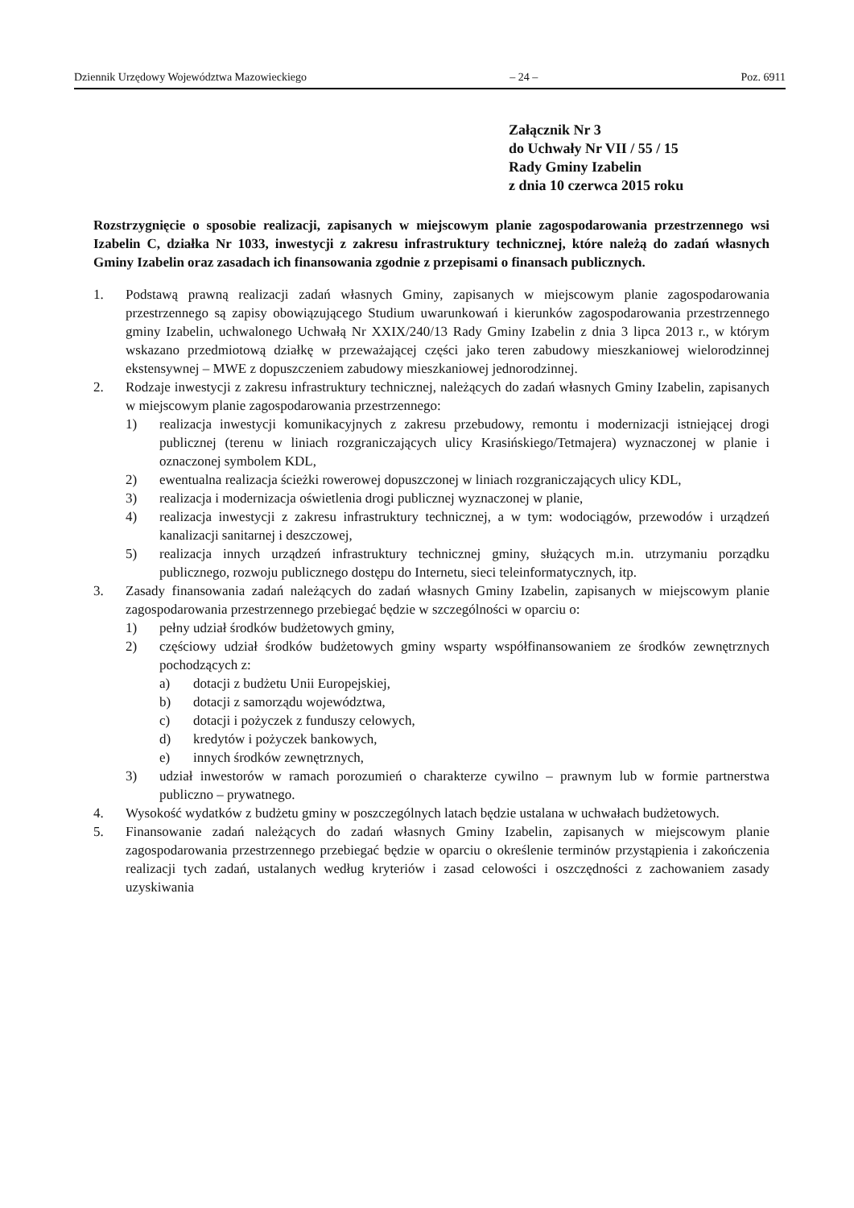Dziennik Urzędowy Województwa Mazowieckiego – 24 – Poz. 6911
Załącznik Nr 3
do Uchwały Nr VII / 55 / 15
Rady Gminy Izabelin
z dnia 10 czerwca 2015 roku
Rozstrzygnięcie o sposobie realizacji, zapisanych w miejscowym planie zagospodarowania przestrzennego wsi Izabelin C, działka Nr 1033, inwestycji z zakresu infrastruktury technicznej, które należą do zadań własnych Gminy Izabelin oraz zasadach ich finansowania zgodnie z przepisami o finansach publicznych.
1. Podstawą prawną realizacji zadań własnych Gminy, zapisanych w miejscowym planie zagospodarowania przestrzennego są zapisy obowiązującego Studium uwarunkowań i kierunków zagospodarowania przestrzennego gminy Izabelin, uchwalonego Uchwałą Nr XXIX/240/13 Rady Gminy Izabelin z dnia 3 lipca 2013 r., w którym wskazano przedmiotową działkę w przeważającej części jako teren zabudowy mieszkaniowej wielorodzinnej ekstensywnej – MWE z dopuszczeniem zabudowy mieszkaniowej jednorodzinnej.
2. Rodzaje inwestycji z zakresu infrastruktury technicznej, należących do zadań własnych Gminy Izabelin, zapisanych w miejscowym planie zagospodarowania przestrzennego:
1) realizacja inwestycji komunikacyjnych z zakresu przebudowy, remontu i modernizacji istniejącej drogi publicznej (terenu w liniach rozgraniczających ulicy Krasińskiego/Tetmajera) wyznaczonej w planie i oznaczonej symbolem KDL,
2) ewentualna realizacja ścieżki rowerowej dopuszczonej w liniach rozgraniczających ulicy KDL,
3) realizacja i modernizacja oświetlenia drogi publicznej wyznaczonej w planie,
4) realizacja inwestycji z zakresu infrastruktury technicznej, a w tym: wodociągów, przewodów i urządzeń kanalizacji sanitarnej i deszczowej,
5) realizacja innych urządzeń infrastruktury technicznej gminy, służących m.in. utrzymaniu porządku publicznego, rozwoju publicznego dostępu do Internetu, sieci teleinformatycznych, itp.
3. Zasady finansowania zadań należących do zadań własnych Gminy Izabelin, zapisanych w miejscowym planie zagospodarowania przestrzennego przebiegać będzie w szczególności w oparciu o:
1) pełny udział środków budżetowych gminy,
2) częściowy udział środków budżetowych gminy wsparty współfinansowaniem ze środków zewnętrznych pochodzących z:
a) dotacji z budżetu Unii Europejskiej,
b) dotacji z samorządu województwa,
c) dotacji i pożyczek z funduszy celowych,
d) kredytów i pożyczek bankowych,
e) innych środków zewnętrznych,
3) udział inwestorów w ramach porozumień o charakterze cywilno – prawnym lub w formie partnerstwa publiczno – prywatnego.
4. Wysokość wydatków z budżetu gminy w poszczególnych latach będzie ustalana w uchwałach budżetowych.
5. Finansowanie zadań należących do zadań własnych Gminy Izabelin, zapisanych w miejscowym planie zagospodarowania przestrzennego przebiegać będzie w oparciu o określenie terminów przystąpienia i zakończenia realizacji tych zadań, ustalanych według kryteriów i zasad celowości i oszczędności z zachowaniem zasady uzyskiwania